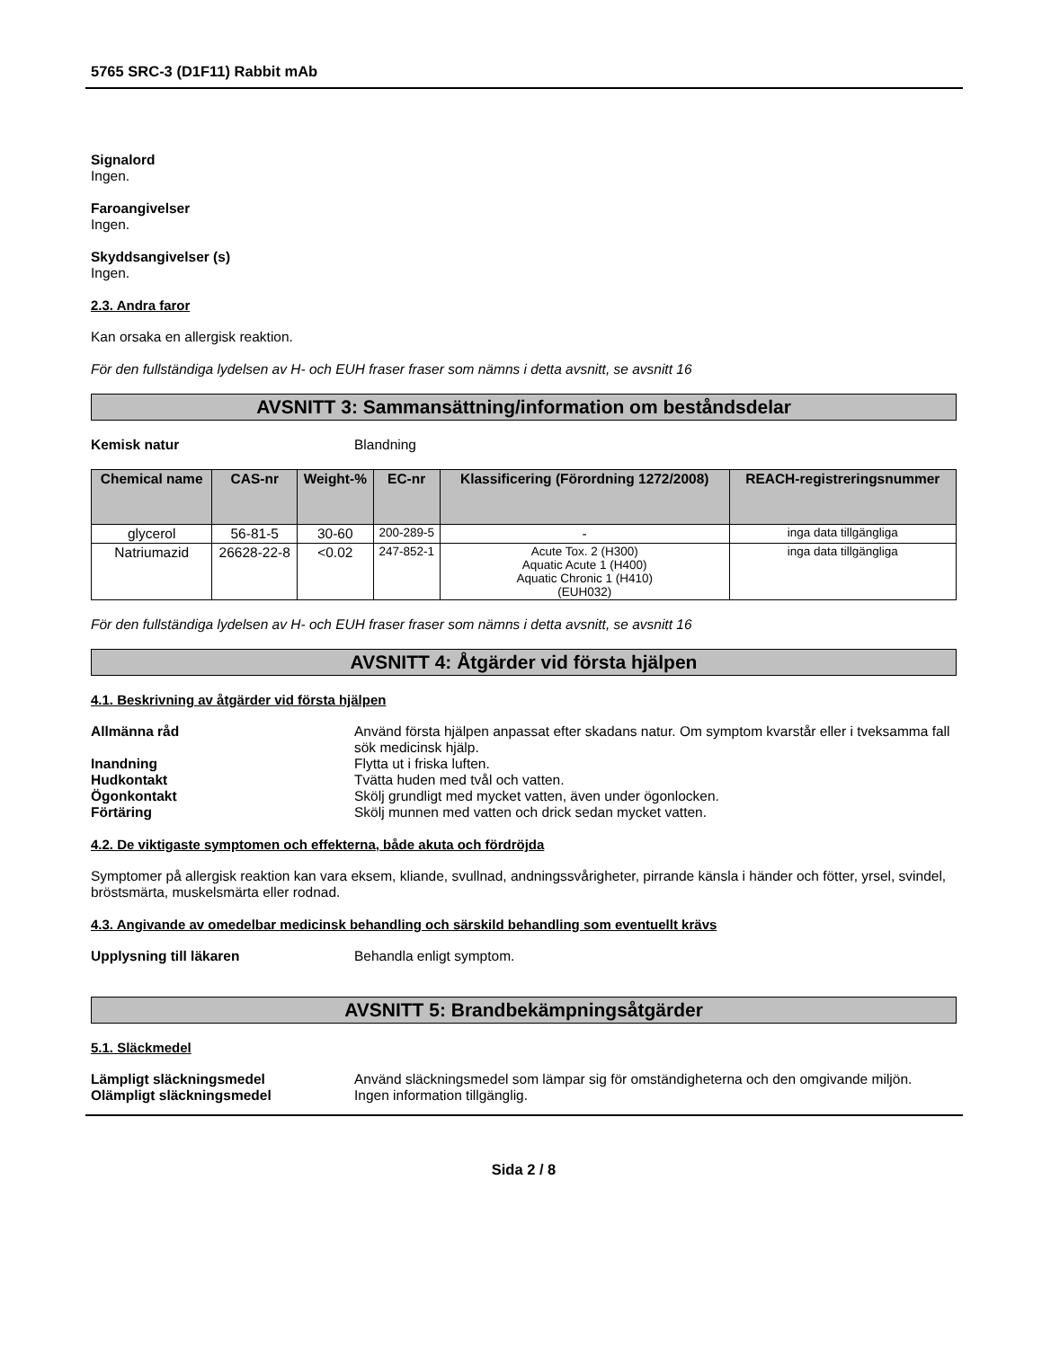5765 SRC-3 (D1F11) Rabbit mAb
Signalord
Ingen.
Faroangivelser
Ingen.
Skyddsangivelser (s)
Ingen.
2.3. Andra faror
Kan orsaka en allergisk reaktion.
För den fullständiga lydelsen av H- och EUH fraser fraser som nämns i detta avsnitt, se avsnitt 16
AVSNITT 3: Sammansättning/information om beståndsdelar
Kemisk natur Blandning
| Chemical name | CAS-nr | Weight-% | EC-nr | Klassificering (Förordning 1272/2008) | REACH-registreringsnummer |
| --- | --- | --- | --- | --- | --- |
| glycerol | 56-81-5 | 30-60 | 200-289-5 | - | inga data tillgängliga |
| Natriumazid | 26628-22-8 | <0.02 | 247-852-1 | Acute Tox. 2 (H300) Aquatic Acute 1 (H400) Aquatic Chronic 1 (H410) (EUH032) | inga data tillgängliga |
För den fullständiga lydelsen av H- och EUH fraser fraser som nämns i detta avsnitt, se avsnitt 16
AVSNITT 4: Åtgärder vid första hjälpen
4.1. Beskrivning av åtgärder vid första hjälpen
Allmänna råd Använd första hjälpen anpassat efter skadans natur. Om symptom kvarstår eller i tveksamma fall sök medicinsk hjälp.
Inandning Flytta ut i friska luften.
Hudkontakt Tvätta huden med tvål och vatten.
Ögonkontakt Skölj grundligt med mycket vatten, även under ögonlocken.
Förtäring Skölj munnen med vatten och drick sedan mycket vatten.
4.2. De viktigaste symptomen och effekterna, både akuta och fördröjda
Symptomer på allergisk reaktion kan vara eksem, kliande, svullnad, andningssvårigheter, pirrande känsla i händer och fötter, yrsel, svindel, bröstsmärta, muskelsmärta eller rodnad.
4.3. Angivande av omedelbar medicinsk behandling och särskild behandling som eventuellt krävs
Upplysning till läkaren Behandla enligt symptom.
AVSNITT 5: Brandbekämpningsåtgärder
5.1. Släckmedel
Lämpligt släckningsmedel Använd släckningsmedel som lämpar sig för omständigheterna och den omgivande miljön.
Olämpligt släckningsmedel Ingen information tillgänglig.
Sida 2 / 8